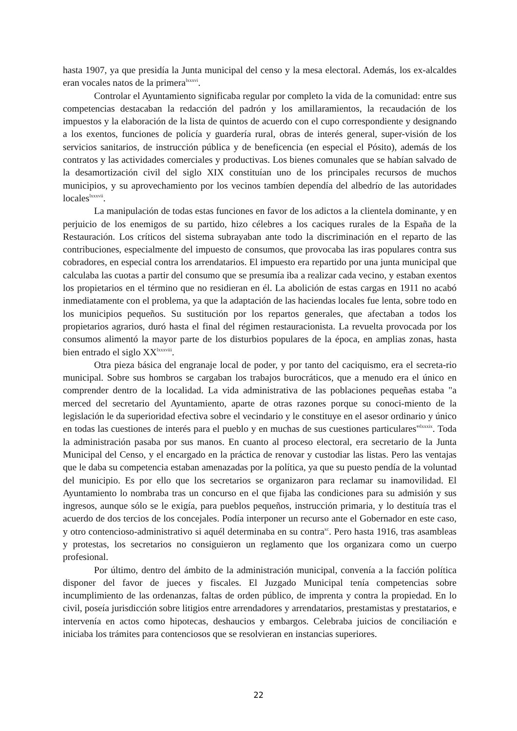hasta 1907, ya que presidía la Junta municipal del censo y la mesa electoral. Además, los ex-alcaldes eran vocales natos de la primera<sup>lxxxvi</sup>.
Controlar el Ayuntamiento significaba regular por completo la vida de la comunidad: entre sus competencias destacaban la redacción del padrón y los amillaramientos, la recaudación de los impuestos y la elaboración de la lista de quintos de acuerdo con el cupo correspondiente y designando a los exentos, funciones de policía y guardería rural, obras de interés general, super-visión de los servicios sanitarios, de instrucción pública y de beneficencia (en especial el Pósito), además de los contratos y las actividades comerciales y productivas. Los bienes comunales que se habían salvado de la desamortización civil del siglo XIX constituían uno de los principales recursos de muchos municipios, y su aprovechamiento por los vecinos tambíen dependía del albedrío de las autoridades locales<sup>lxxxvii</sup>.
La manipulación de todas estas funciones en favor de los adictos a la clientela dominante, y en perjuicio de los enemigos de su partido, hizo célebres a los caciques rurales de la España de la Restauración. Los críticos del sistema subrayaban ante todo la discriminación en el reparto de las contribuciones, especialmente del impuesto de consumos, que provocaba las iras populares contra sus cobradores, en especial contra los arrendatarios. El impuesto era repartido por una junta municipal que calculaba las cuotas a partir del consumo que se presumía iba a realizar cada vecino, y estaban exentos los propietarios en el término que no residieran en él. La abolición de estas cargas en 1911 no acabó inmediatamente con el problema, ya que la adaptación de las haciendas locales fue lenta, sobre todo en los municipios pequeños. Su sustitución por los repartos generales, que afectaban a todos los propietarios agrarios, duró hasta el final del régimen restauracionista. La revuelta provocada por los consumos alimentó la mayor parte de los disturbios populares de la época, en amplias zonas, hasta bien entrado el siglo XX<sup>lxxxviii</sup>.
Otra pieza básica del engranaje local de poder, y por tanto del caciquismo, era el secreta-rio municipal. Sobre sus hombros se cargaban los trabajos burocráticos, que a menudo era el único en comprender dentro de la localidad. La vida administrativa de las poblaciones pequeñas estaba "a merced del secretario del Ayuntamiento, aparte de otras razones porque su conoci-miento de la legislación le da superioridad efectiva sobre el vecindario y le constituye en el asesor ordinario y único en todas las cuestiones de interés para el pueblo y en muchas de sus cuestiones particulares"<sup>lxxxix</sup>. Toda la administración pasaba por sus manos. En cuanto al proceso electoral, era secretario de la Junta Municipal del Censo, y el encargado en la práctica de renovar y custodiar las listas. Pero las ventajas que le daba su competencia estaban amenazadas por la política, ya que su puesto pendía de la voluntad del municipio. Es por ello que los secretarios se organizaron para reclamar su inamovilidad. El Ayuntamiento lo nombraba tras un concurso en el que fijaba las condiciones para su admisión y sus ingresos, aunque sólo se le exigía, para pueblos pequeños, instrucción primaria, y lo destituía tras el acuerdo de dos tercios de los concejales. Podía interponer un recurso ante el Gobernador en este caso, y otro contencioso-administrativo si aquél determinaba en su contra<sup>xc</sup>. Pero hasta 1916, tras asambleas y protestas, los secretarios no consiguieron un reglamento que los organizara como un cuerpo profesional.
Por último, dentro del ámbito de la administración municipal, convenía a la facción política disponer del favor de jueces y fiscales. El Juzgado Municipal tenía competencias sobre incumplimiento de las ordenanzas, faltas de orden público, de imprenta y contra la propiedad. En lo civil, poseía jurisdicción sobre litigios entre arrendadores y arrendatarios, prestamistas y prestatarios, e intervenía en actos como hipotecas, deshaucios y embargos. Celebraba juicios de conciliación e iniciaba los trámites para contenciosos que se resolvieran en instancias superiores.
22